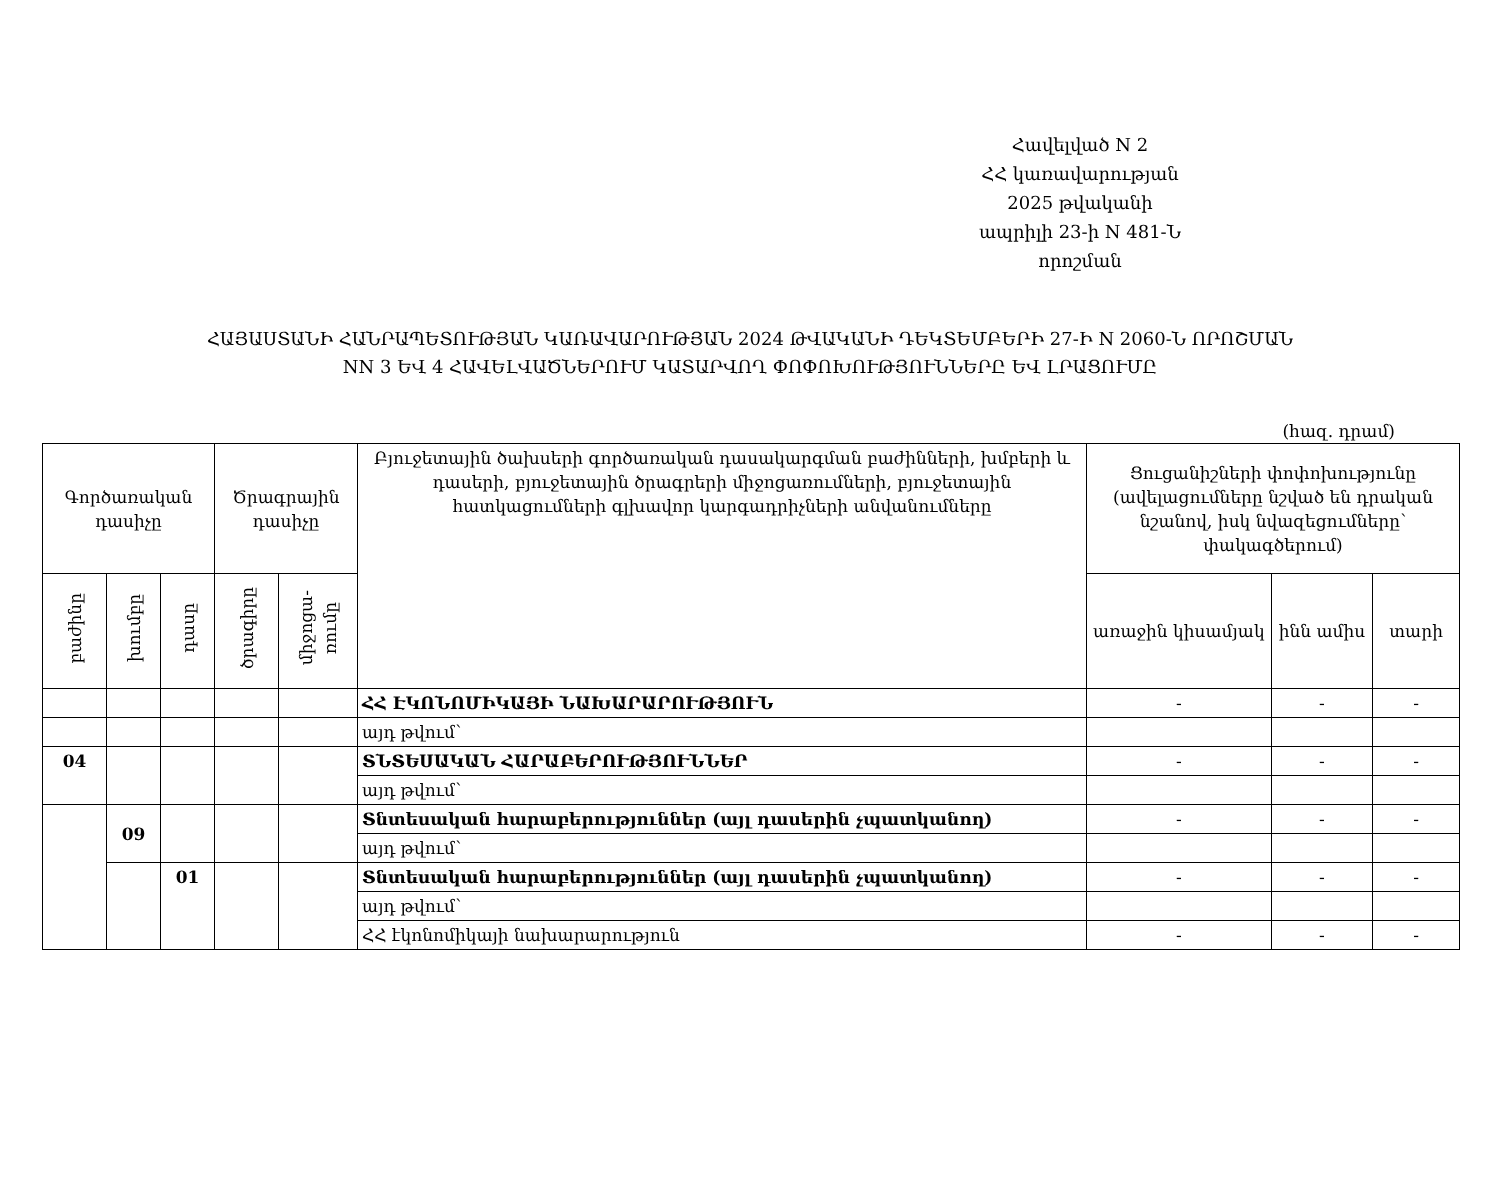Հավելված N 2
ՀՀ կառավարության 2025 թվականի
ապրիլի 23-ի N 481-Ն որոշման
ՀԱՅԱՍՏԱՆԻ ՀԱՆՐԱՊԵՏՈՒԹՅԱՆ ԿԱՌԱՎԱՐՈՒԹՅԱՆ 2024 ԹՎԱԿԱՆԻ ԴԵԿՏԵՄԲԵՐԻ 27-Ի N 2060-Ն ՈՐՈՇՄԱՆ
NN 3 ԵՎ 4 ՀԱՎԵԼՎԱԾՆԵՐՈՒՄ ԿԱՏԱՐՎՈՂ ՓՈՓՈԽՈՒԹՅՈՒՆՆԵՐԸ ԵՎ ԼՐԱՑՈՒՄԸ
(հազ. դրամ)
| Գործառական դասիչը | | | Ծրագրային դասիչը | | Բյուջետային ծախսերի գործառական դասակարգման բաժինների, խմբերի և դասերի, բյուջետային ծրագրերի միջոցառումների, բյուջետային հատկացումների գլխավոր կարգադրիչների անվանումները | Ցուցանիշների փոփոխությունը (ավելացումները նշված են դրական նշանով, իսկ նվազեցումները՝ փակագծերում) | | |
| --- | --- | --- | --- | --- | --- | --- | --- | --- |
| բաժինը | խումբը | դասը | ծրագիրը | միջոցա- ռումը | | առաջին կիսամյակ | ինն ամիս | տարի |
| | | | | | ՀՀ ԷԿՈՆՈՄԻԿԱՅԻ ՆԱԽԱՐԱՐՈՒԹՅՈՒՆ | - | - | - |
| | | | | | այդ թվում՝ | | | |
| 04 | | | | | ՏՆՏԵՍԱԿԱՆ ՀԱՐԱԲԵՐՈՒԹՅՈՒՆՆԵՐ | - | - | - |
| | | | | | այդ թվում՝ | | | |
| | 09 | | | | Տնտեսական հարաբերություններ (այլ դասերին չպատկանող) | - | - | - |
| | | | | | այդ թվում՝ | | | |
| | | 01 | | | Տնտեսական հարաբերություններ (այլ դասերին չպատկանող) | - | - | - |
| | | | | | այդ թվում՝ | | | |
| | | | | | ՀՀ էկոնոմիկայի նախարարություն | - | - | - |